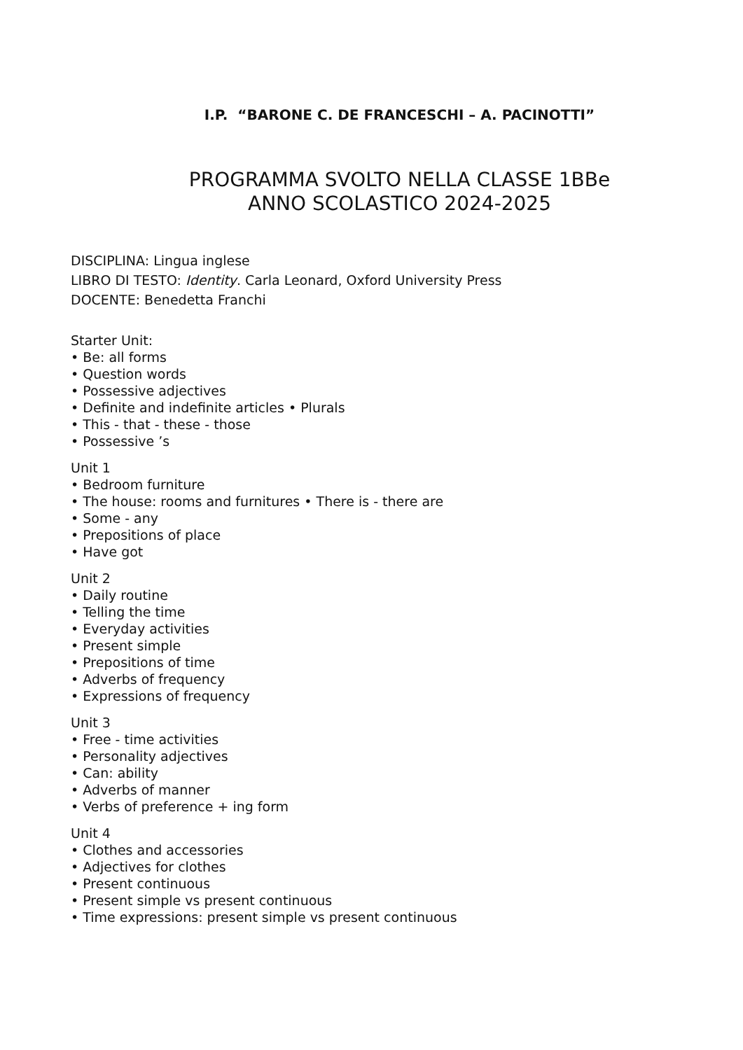I.P. “BARONE C. DE FRANCESCHI – A. PACINOTTI”
PROGRAMMA SVOLTO NELLA CLASSE 1BBe
ANNO SCOLASTICO 2024-2025
DISCIPLINA: Lingua inglese
LIBRO DI TESTO: Identity. Carla Leonard, Oxford University Press
DOCENTE: Benedetta Franchi
Starter Unit:
• Be: all forms
• Question words
• Possessive adjectives
• Definite and indefinite articles • Plurals
• This - that - these - those
• Possessive ’s
Unit 1
• Bedroom furniture
• The house: rooms and furnitures • There is - there are
• Some - any
• Prepositions of place
• Have got
Unit 2
• Daily routine
• Telling the time
• Everyday activities
• Present simple
• Prepositions of time
• Adverbs of frequency
• Expressions of frequency
Unit 3
• Free - time activities
• Personality adjectives
• Can: ability
• Adverbs of manner
• Verbs of preference + ing form
Unit 4
• Clothes and accessories
• Adjectives for clothes
• Present continuous
• Present simple vs present continuous
• Time expressions: present simple vs present continuous